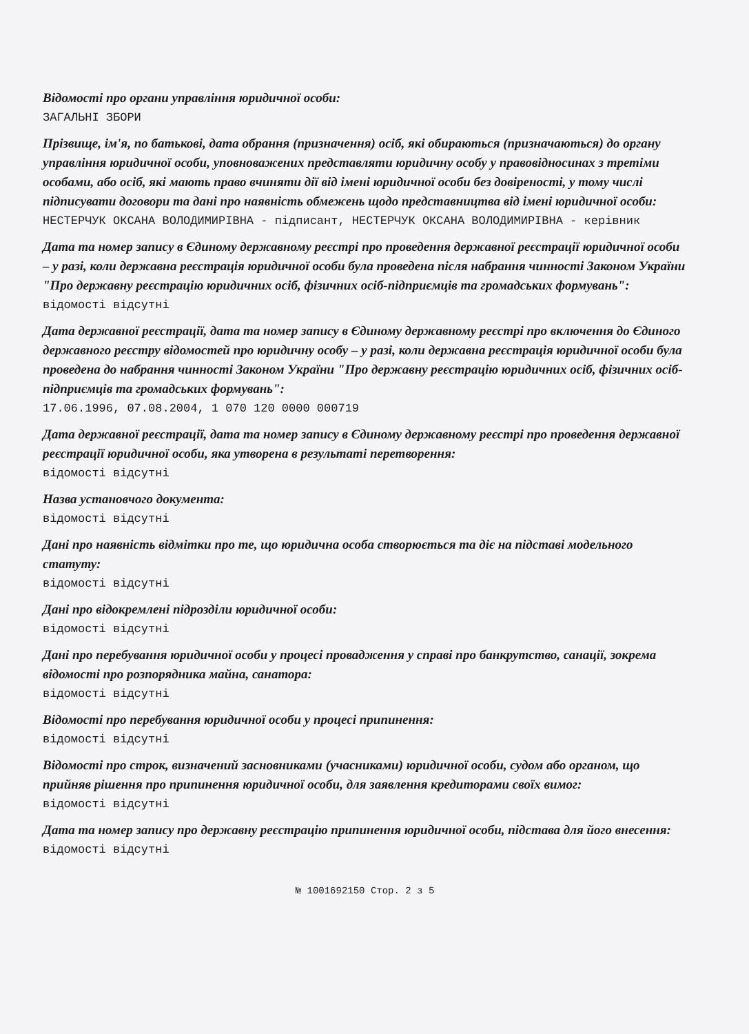Відомості про органи управління юридичної особи:
ЗАГАЛЬНІ ЗБОРИ
Прізвище, ім'я, по батькові, дата обрання (призначення) осіб, які обираються (призначаються) до органу управління юридичної особи, уповноважених представляти юридичну особу у правовідносинах з третіми особами, або осіб, які мають право вчиняти дії від імені юридичної особи без довіреності, у тому числі підписувати договори та дані про наявність обмежень щодо представництва від імені юридичної особи:
НЕСТЕРЧУК ОКСАНА ВОЛОДИМИРІВНА - підписант, НЕСТЕРЧУК ОКСАНА ВОЛОДИМИРІВНА - керівник
Дата та номер запису в Єдиному державному реєстрі про проведення державної реєстрації юридичної особи – у разі, коли державна реєстрація юридичної особи була проведена після набрання чинності Законом України "Про державну реєстрацію юридичних осіб, фізичних осіб-підприємців та громадських формувань":
відомості відсутні
Дата державної реєстрації, дата та номер запису в Єдиному державному реєстрі про включення до Єдиного державного реєстру відомостей про юридичну особу – у разі, коли державна реєстрація юридичної особи була проведена до набрання чинності Законом України "Про державну реєстрацію юридичних осіб, фізичних осіб-підприємців та громадських формувань":
17.06.1996, 07.08.2004, 1 070 120 0000 000719
Дата державної реєстрації, дата та номер запису в Єдиному державному реєстрі про проведення державної реєстрації юридичної особи, яка утворена в результаті перетворення:
відомості відсутні
Назва установчого документа:
відомості відсутні
Дані про наявність відмітки про те, що юридична особа створюється та діє на підставі модельного статуту:
відомості відсутні
Дані про відокремлені підрозділи юридичної особи:
відомості відсутні
Дані про перебування юридичної особи у процесі провадження у справі про банкрутство, санації, зокрема відомості про розпорядника майна, санатора:
відомості відсутні
Відомості про перебування юридичної особи у процесі припинення:
відомості відсутні
Відомості про строк, визначений засновниками (учасниками) юридичної особи, судом або органом, що прийняв рішення про припинення юридичної особи, для заявлення кредиторами своїх вимог:
відомості відсутні
Дата та номер запису про державну реєстрацію припинення юридичної особи, підстава для його внесення:
відомості відсутні
№ 1001692150 Стор. 2 з 5